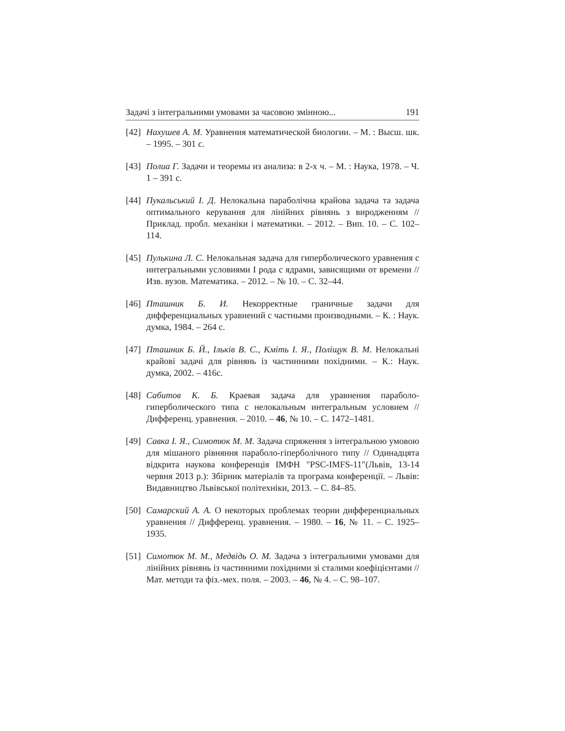Задачі з інтегральними умовами за часовою змінною... 191
[42] Нахушев А. М. Уравнения математической биологии. – М. : Высш. шк. – 1995. – 301 с.
[43] Полиа Г. Задачи и теоремы из анализа: в 2-х ч. – М. : Наука, 1978. – Ч. 1 – 391 с.
[44] Пукальський І. Д. Нелокальна параболічна крайова задача та задача оптимального керування для лінійних рівнянь з виродженням // Приклад. пробл. механіки і математики. – 2012. – Вип. 10. – С. 102–114.
[45] Пулькина Л. С. Нелокальная задача для гиперболического уравнения с интегральными условиями I рода с ядрами, зависящими от времени // Изв. вузов. Математика. – 2012. – № 10. – С. 32–44.
[46] Пташник Б. И. Некорректные граничные задачи для дифференциальных уравнений с частными производными. – К. : Наук. думка, 1984. – 264 с.
[47] Пташник Б. Й., Ільків В. С., Кміть І. Я., Поліщук В. М. Нелокальні крайові задачі для рівнянь із частинними похідними. – К.: Наук. думка, 2002. – 416с.
[48] Сабитов К. Б. Краевая задача для уравнения параболо-гиперболического типа с нелокальным интегральным условием // Дифференц. уравнения. – 2010. – 46, № 10. – С. 1472–1481.
[49] Савка І. Я., Симотюк М. М. Задача спряження з інтегральною умовою для мішаного рівняння параболо-гіперболічного типу // Одинадцята відкрита наукова конференція ІМФН "PSC-IMFS-11"(Львів, 13-14 червня 2013 р.): Збірник матеріалів та програма конференції. – Львів: Видавництво Львівської політехніки, 2013. – С. 84–85.
[50] Самарский А. А. О некоторых проблемах теории дифференциальных уравнения // Дифференц. уравнения. – 1980. – 16, № 11. – С. 1925–1935.
[51] Симотюк М. М., Медвідь О. М. Задача з інтегральними умовами для лінійних рівнянь із частинними похідними зі сталими коефіцієнтами // Мат. методи та фіз.-мех. поля. – 2003. – 46, № 4. – С. 98–107.